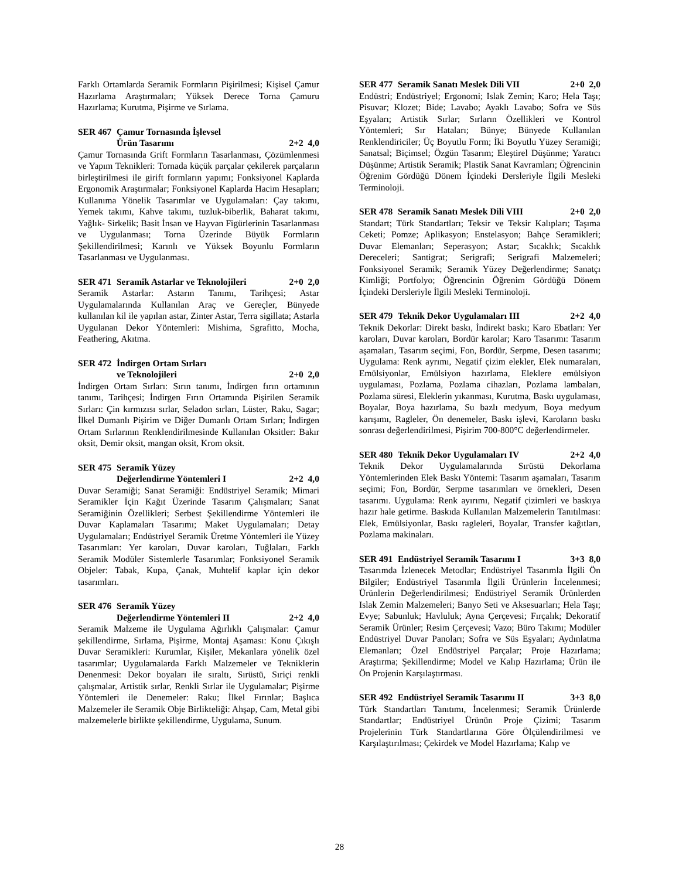Farklı Ortamlarda Seramik Formların Pişirilmesi; Kişisel Çamur Hazırlama Araştırmaları; Yüksek Derece Torna Çamuru Hazırlama; Kurutma, Pişirme ve Sırlama.
SER 467 Çamur Tornasında İşlevsel
Ürün Tasarımı
2+2 4,0
Çamur Tornasında Grift Formların Tasarlanması, Çözümlenmesi ve Yapım Teknikleri: Tornada küçük parçalar çekilerek parçaların birleştirilmesi ile girift formların yapımı; Fonksiyonel Kaplarda Ergonomik Araştırmalar; Fonksiyonel Kaplarda Hacim Hesapları; Kullanıma Yönelik Tasarımlar ve Uygulamaları: Çay takımı, Yemek takımı, Kahve takımı, tuzluk-biberlik, Baharat takımı, Yağlık- Sirkelik; Basit İnsan ve Hayvan Figürlerinin Tasarlanması ve Uygulanması; Torna Üzerinde Büyük Formların Şekillendirilmesi; Karınlı ve Yüksek Boyunlu Formların Tasarlanması ve Uygulanması.
SER 471 Seramik Astarlar ve Teknolojileri 2+0 2,0
Seramik Astarlar: Astarın Tanımı, Tarihçesi; Astar Uygulamalarında Kullanılan Araç ve Gereçler, Bünyede kullanılan kil ile yapılan astar, Zinter Astar, Terra sigillata; Astarla Uygulanan Dekor Yöntemleri: Mishima, Sgrafitto, Mocha, Feathering, Akıtma.
SER 472 İndirgen Ortam Sırları
ve Teknolojileri
2+0 2,0
İndirgen Ortam Sırları: Sırın tanımı, İndirgen fırın ortamının tanımı, Tarihçesi; İndirgen Fırın Ortamında Pişirilen Seramik Sırları: Çin kırmızısı sırlar, Seladon sırları, Lüster, Raku, Sagar; İlkel Dumanlı Pişirim ve Diğer Dumanlı Ortam Sırları; İndirgen Ortam Sırlarının Renklendirilmesinde Kullanılan Oksitler: Bakır oksit, Demir oksit, mangan oksit, Krom oksit.
SER 475 Seramik Yüzey
Değerlendirme Yöntemleri I
2+2 4,0
Duvar Seramiği; Sanat Seramiği: Endüstriyel Seramik; Mimari Seramikler İçin Kağıt Üzerinde Tasarım Çalışmaları; Sanat Seramiğinin Özellikleri; Serbest Şekillendirme Yöntemleri ile Duvar Kaplamaları Tasarımı; Maket Uygulamaları; Detay Uygulamaları; Endüstriyel Seramik Üretme Yöntemleri ile Yüzey Tasarımları: Yer karoları, Duvar karoları, Tuğlaları, Farklı Seramik Modüler Sistemlerle Tasarımlar; Fonksiyonel Seramik Objeler: Tabak, Kupa, Çanak, Muhtelif kaplar için dekor tasarımları.
SER 476 Seramik Yüzey
Değerlendirme Yöntemleri II
2+2 4,0
Seramik Malzeme ile Uygulama Ağırlıklı Çalışmalar: Çamur şekillendirme, Sırlama, Pişirme, Montaj Aşaması: Konu Çıkışlı Duvar Seramikleri: Kurumlar, Kişiler, Mekanlara yönelik özel tasarımlar; Uygulamalarda Farklı Malzemeler ve Tekniklerin Denenmesi: Dekor boyaları ile sıraltı, Sırüstü, Sıriçi renkli çalışmalar, Artistik sırlar, Renkli Sırlar ile Uygulamalar; Pişirme Yöntemleri ile Denemeler: Raku; İlkel Fırınlar; Başlıca Malzemeler ile Seramik Obje Birlikteliği: Ahşap, Cam, Metal gibi malzemelerle birlikte şekillendirme, Uygulama, Sunum.
SER 477 Seramik Sanatı Meslek Dili VII 2+0 2,0
Endüstri; Endüstriyel; Ergonomi; Islak Zemin; Karo; Hela Taşı; Pisuvar; Klozet; Bide; Lavabo; Ayaklı Lavabo; Sofra ve Süs Eşyaları; Artistik Sırlar; Sırların Özellikleri ve Kontrol Yöntemleri; Sır Hataları; Bünye; Bünyede Kullanılan Renklendiriciler; Üç Boyutlu Form; İki Boyutlu Yüzey Seramiği; Sanatsal; Biçimsel; Özgün Tasarım; Eleştirel Düşünme; Yaratıcı Düşünme; Artistik Seramik; Plastik Sanat Kavramları; Öğrencinin Öğrenim Gördüğü Dönem İçindeki Dersleriyle İlgili Mesleki Terminoloji.
SER 478 Seramik Sanatı Meslek Dili VIII 2+0 2,0
Standart; Türk Standartları; Teksir ve Teksir Kalıpları; Taşıma Ceketi; Pomze; Aplikasyon; Enstelasyon; Bahçe Seramikleri; Duvar Elemanları; Seperasyon; Astar; Sıcaklık; Sıcaklık Dereceleri; Santigrat; Serigrafi; Serigrafi Malzemeleri; Fonksiyonel Seramik; Seramik Yüzey Değerlendirme; Sanatçı Kimliği; Portfolyo; Öğrencinin Öğrenim Gördüğü Dönem İçindeki Dersleriyle İlgili Mesleki Terminoloji.
SER 479 Teknik Dekor Uygulamaları III 2+2 4,0
Teknik Dekorlar: Direkt baskı, İndirekt baskı; Karo Ebatları: Yer karoları, Duvar karoları, Bordür karolar; Karo Tasarımı: Tasarım aşamaları, Tasarım seçimi, Fon, Bordür, Serpme, Desen tasarımı; Uygulama: Renk ayrımı, Negatif çizim elekler, Elek numaraları, Emülsiyonlar, Emülsiyon hazırlama, Eleklere emülsiyon uygulaması, Pozlama, Pozlama cihazları, Pozlama lambaları, Pozlama süresi, Eleklerin yıkanması, Kurutma, Baskı uygulaması, Boyalar, Boya hazırlama, Su bazlı medyum, Boya medyum karışımı, Ragleler, Ön denemeler, Baskı işlevi, Karoların baskı sonrası değerlendirilmesi, Pişirim 700-800°C değerlendirmeler.
SER 480 Teknik Dekor Uygulamaları IV 2+2 4,0
Teknik Dekor Uygulamalarında Sırüstü Dekorlama Yöntemlerinden Elek Baskı Yöntemi: Tasarım aşamaları, Tasarım seçimi; Fon, Bordür, Serpme tasarımları ve örnekleri, Desen tasarımı. Uygulama: Renk ayırımı, Negatif çizimleri ve baskıya hazır hale getirme. Baskıda Kullanılan Malzemelerin Tanıtılması: Elek, Emülsiyonlar, Baskı ragleleri, Boyalar, Transfer kağıtları, Pozlama makinaları.
SER 491 Endüstriyel Seramik Tasarımı I 3+3 8,0
Tasarımda İzlenecek Metodlar; Endüstriyel Tasarımla İlgili Ön Bilgiler; Endüstriyel Tasarımla İlgili Ürünlerin İncelenmesi; Ürünlerin Değerlendirilmesi; Endüstriyel Seramik Ürünlerden Islak Zemin Malzemeleri; Banyo Seti ve Aksesuarları; Hela Taşı; Evye; Sabunluk; Havluluk; Ayna Çerçevesi; Fırçalık; Dekoratif Seramik Ürünler; Resim Çerçevesi; Vazo; Büro Takımı; Modüler Endüstriyel Duvar Panoları; Sofra ve Süs Eşyaları; Aydınlatma Elemanları; Özel Endüstriyel Parçalar; Proje Hazırlama; Araştırma; Şekillendirme; Model ve Kalıp Hazırlama; Ürün ile Ön Projenin Karşılaştırması.
SER 492 Endüstriyel Seramik Tasarımı II 3+3 8,0
Türk Standartları Tanıtımı, İncelenmesi; Seramik Ürünlerde Standartlar; Endüstriyel Ürünün Proje Çizimi; Tasarım Projelerinin Türk Standartlarına Göre Ölçülendirilmesi ve Karşılaştırılması; Çekirdek ve Model Hazırlama; Kalıp ve
28